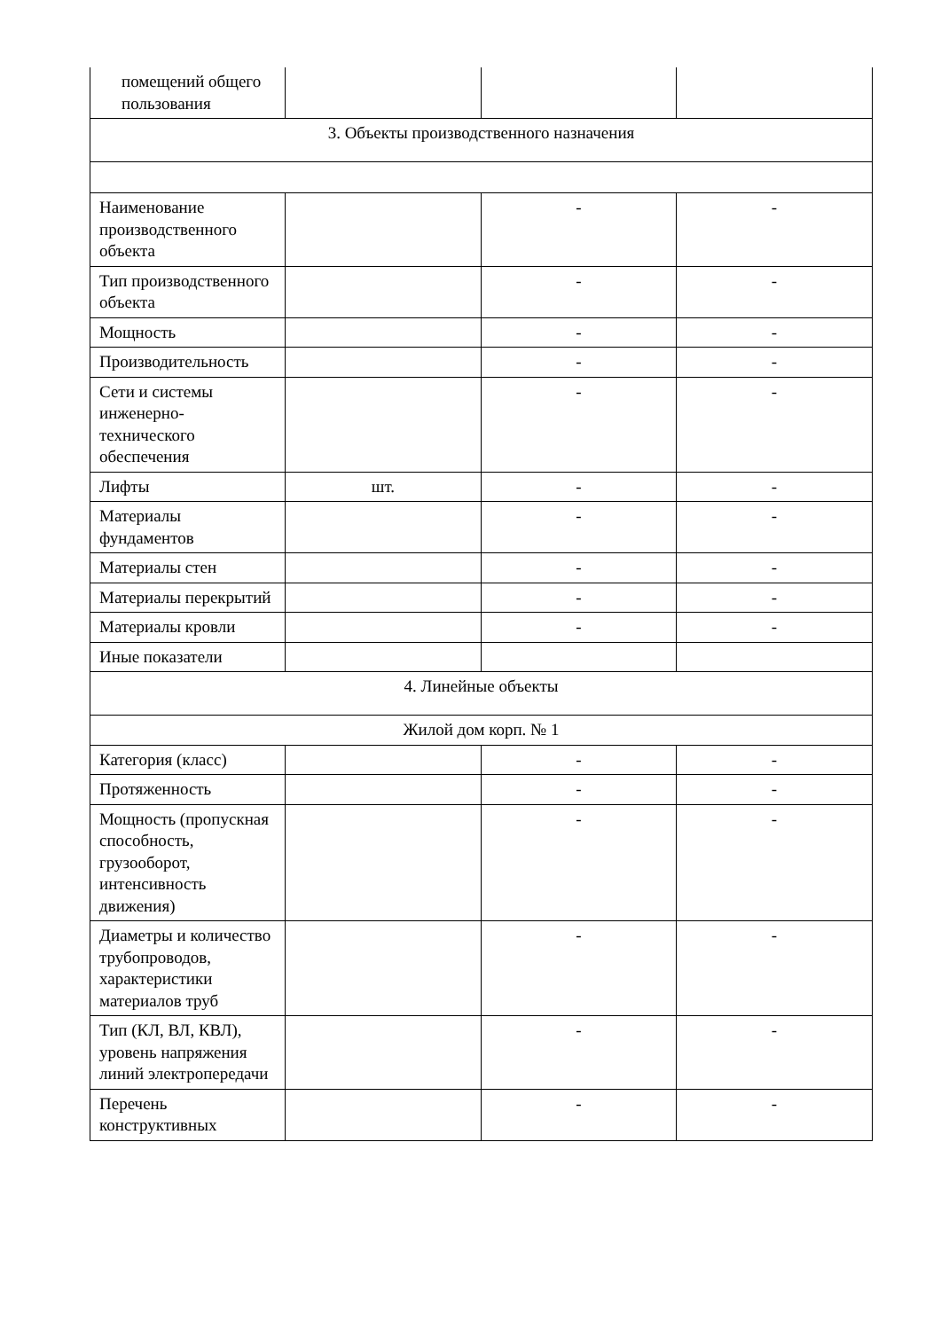| помещений общего пользования | | | |
| 3. Объекты производственного назначения | | | |
| Наименование производственного объекта | | - | - |
| Тип производственного объекта | | - | - |
| Мощность | | - | - |
| Производительность | | - | - |
| Сети и системы инженерно-технического обеспечения | | - | - |
| Лифты | шт. | - | - |
| Материалы фундаментов | | - | - |
| Материалы стен | | - | - |
| Материалы перекрытий | | - | - |
| Материалы кровли | | - | - |
| Иные показатели | | | |
| 4. Линейные объекты | | | |
| Жилой дом корп. № 1 | | | |
| Категория (класс) | | - | - |
| Протяженность | | - | - |
| Мощность (пропускная способность, грузооборот, интенсивность движения) | | - | - |
| Диаметры и количество трубопроводов, характеристики материалов труб | | - | - |
| Тип (КЛ, ВЛ, КВЛ), уровень напряжения линий электропередачи | | - | - |
| Перечень конструктивных | | - | - |